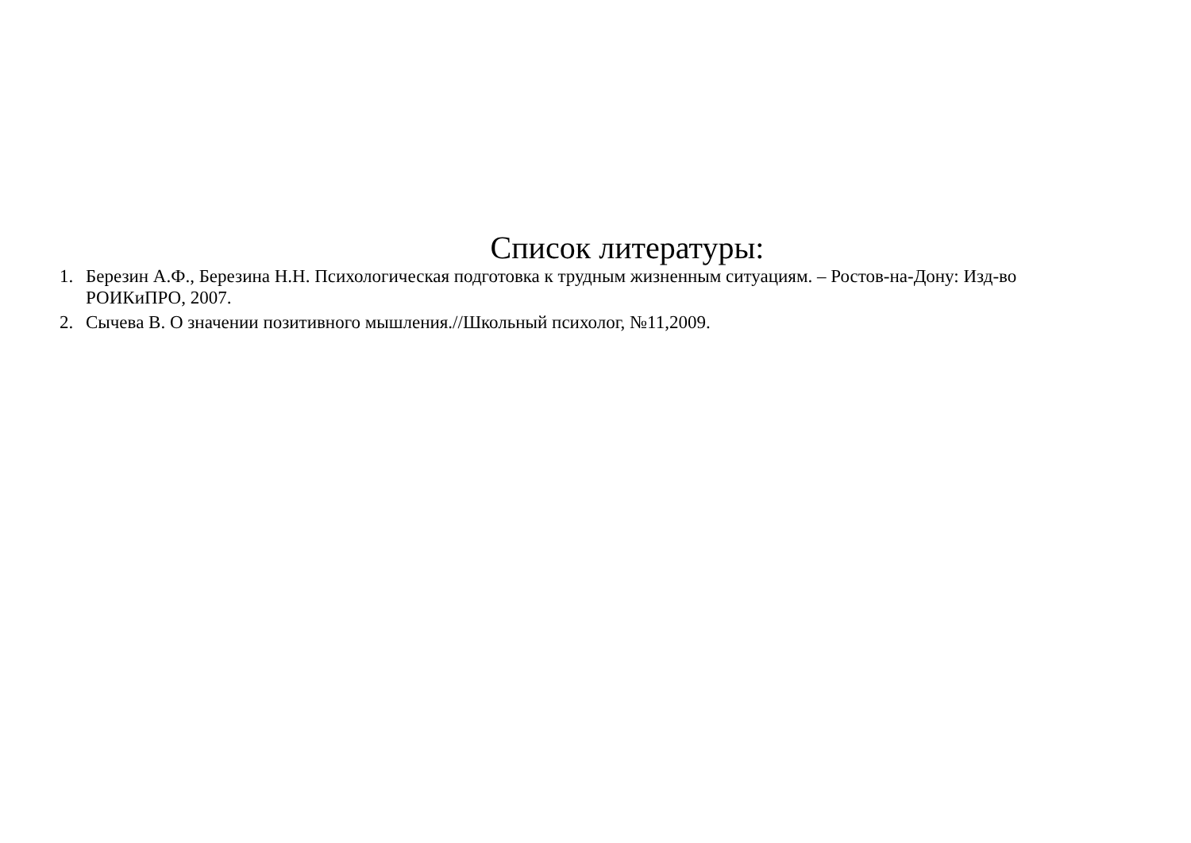Список литературы:
1. Березин А.Ф., Березина Н.Н. Психологическая подготовка к трудным жизненным ситуациям. – Ростов-на-Дону: Изд-во РОИКиПРО, 2007.
2. Сычева В. О значении позитивного мышления.//Школьный психолог, №11,2009.